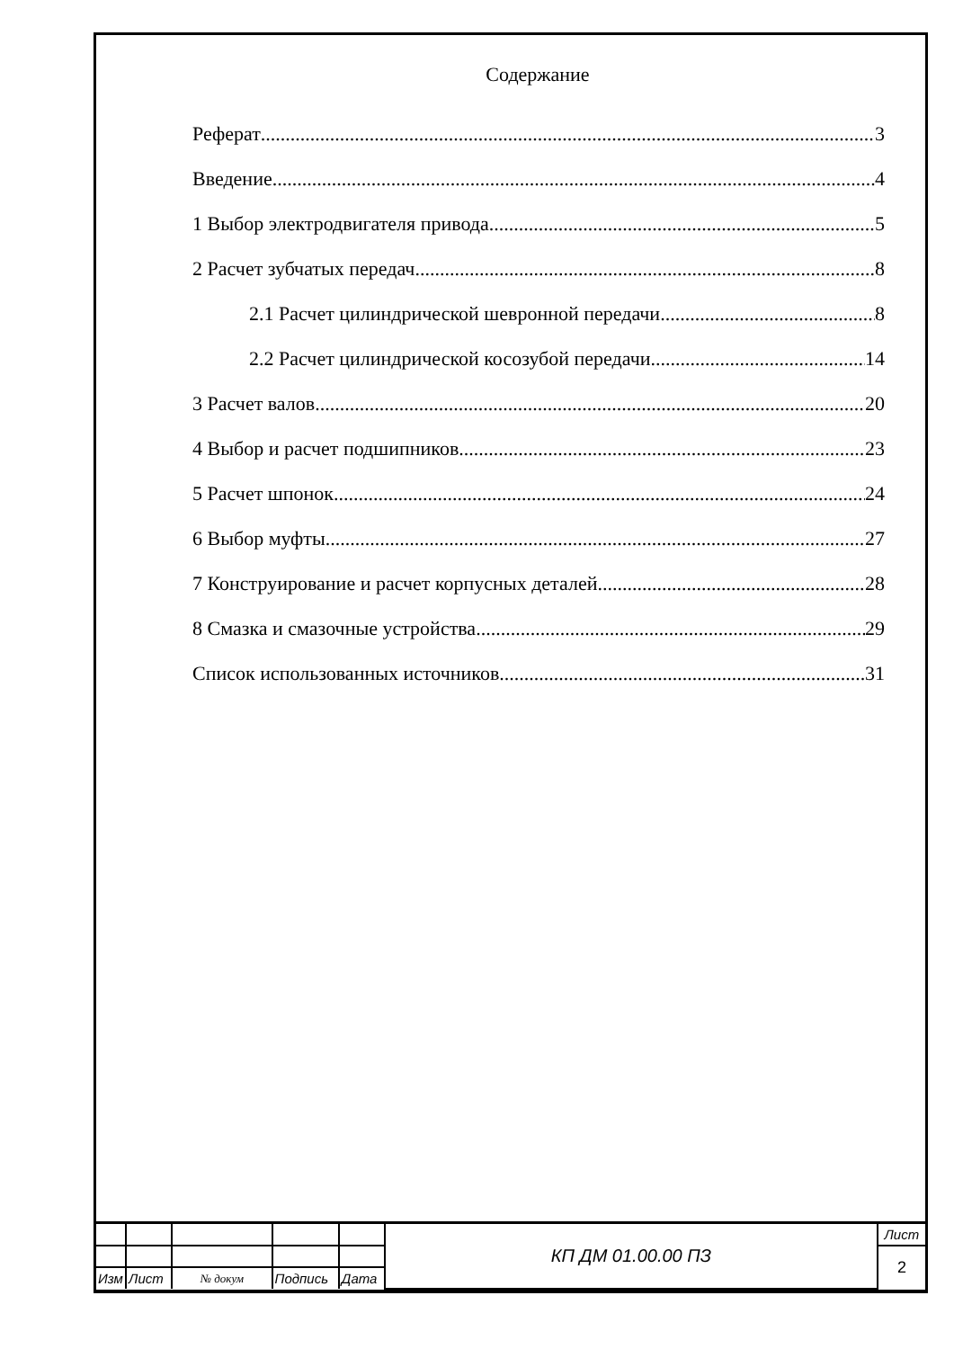Содержание
Реферат 3
Введение 4
1 Выбор электродвигателя привода 5
2 Расчет зубчатых передач 8
2.1 Расчет цилиндрической шевронной передачи 8
2.2 Расчет цилиндрической косозубой передачи 14
3 Расчет валов 20
4 Выбор и расчет подшипников 23
5 Расчет шпонок 24
6 Выбор муфты 27
7 Конструирование и расчет корпусных деталей 28
8 Смазка и смазочные устройства 29
Список использованных источников 31
| | | | | | КП ДМ 01.00.00 ПЗ | Лист |
| | | | | | | 2 |
| Изм | Лист | № докум | Подпись | Дата | | |